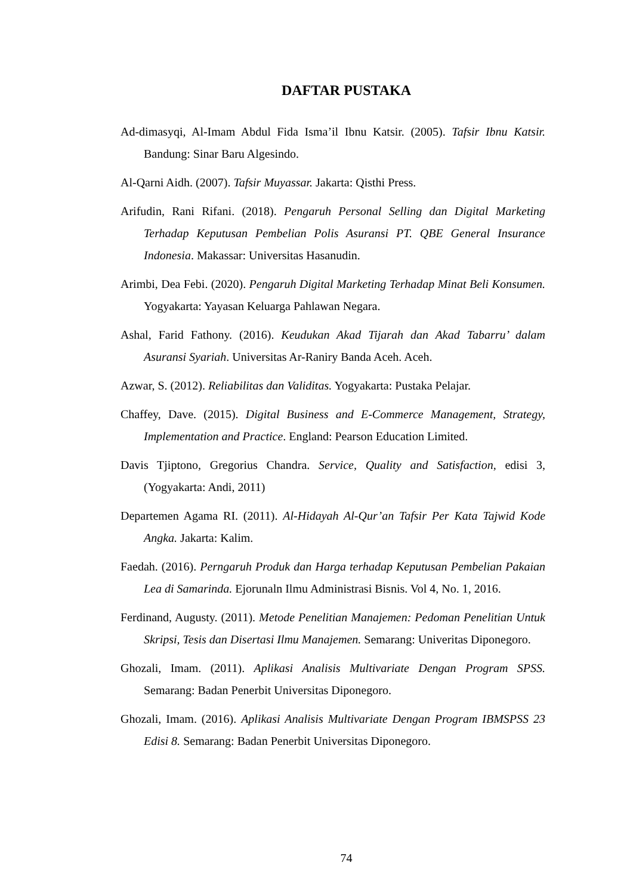DAFTAR PUSTAKA
Ad-dimasyqi, Al-Imam Abdul Fida Isma’il Ibnu Katsir. (2005). Tafsir Ibnu Katsir. Bandung: Sinar Baru Algesindo.
Al-Qarni Aidh. (2007). Tafsir Muyassar. Jakarta: Qisthi Press.
Arifudin, Rani Rifani. (2018). Pengaruh Personal Selling dan Digital Marketing Terhadap Keputusan Pembelian Polis Asuransi PT. QBE General Insurance Indonesia. Makassar: Universitas Hasanudin.
Arimbi, Dea Febi. (2020). Pengaruh Digital Marketing Terhadap Minat Beli Konsumen. Yogyakarta: Yayasan Keluarga Pahlawan Negara.
Ashal, Farid Fathony. (2016). Keudukan Akad Tijarah dan Akad Tabarru’ dalam Asuransi Syariah. Universitas Ar-Raniry Banda Aceh. Aceh.
Azwar, S. (2012). Reliabilitas dan Validitas. Yogyakarta: Pustaka Pelajar.
Chaffey, Dave. (2015). Digital Business and E-Commerce Management, Strategy, Implementation and Practice. England: Pearson Education Limited.
Davis Tjiptono, Gregorius Chandra. Service, Quality and Satisfaction, edisi 3, (Yogyakarta: Andi, 2011)
Departemen Agama RI. (2011). Al-Hidayah Al-Qur’an Tafsir Per Kata Tajwid Kode Angka. Jakarta: Kalim.
Faedah. (2016). Perngaruh Produk dan Harga terhadap Keputusan Pembelian Pakaian Lea di Samarinda. Ejorunaln Ilmu Administrasi Bisnis. Vol 4, No. 1, 2016.
Ferdinand, Augusty. (2011). Metode Penelitian Manajemen: Pedoman Penelitian Untuk Skripsi, Tesis dan Disertasi Ilmu Manajemen. Semarang: Univeritas Diponegoro.
Ghozali, Imam. (2011). Aplikasi Analisis Multivariate Dengan Program SPSS. Semarang: Badan Penerbit Universitas Diponegoro.
Ghozali, Imam. (2016). Aplikasi Analisis Multivariate Dengan Program IBMSPSS 23 Edisi 8. Semarang: Badan Penerbit Universitas Diponegoro.
74